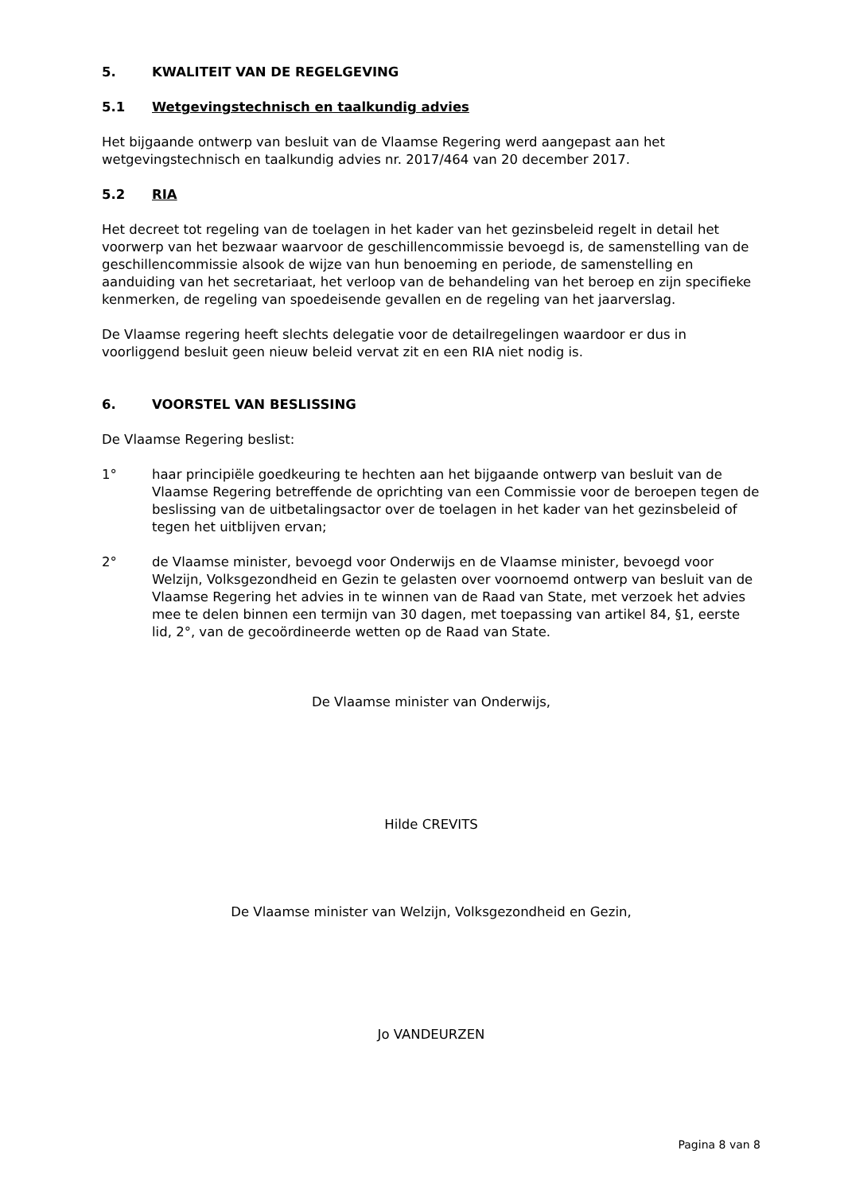5. KWALITEIT VAN DE REGELGEVING
5.1 Wetgevingstechnisch en taalkundig advies
Het bijgaande ontwerp van besluit van de Vlaamse Regering werd aangepast aan het wetgevingstechnisch en taalkundig advies nr. 2017/464 van 20 december 2017.
5.2 RIA
Het decreet tot regeling van de toelagen in het kader van het gezinsbeleid regelt in detail het voorwerp van het bezwaar waarvoor de geschillencommissie bevoegd is, de samenstelling van de geschillencommissie alsook de wijze van hun benoeming en periode, de samenstelling en aanduiding van het secretariaat, het verloop van de behandeling van het beroep en zijn specifieke kenmerken, de regeling van spoedeisende gevallen en de regeling van het jaarverslag.
De Vlaamse regering heeft slechts delegatie voor de detailregelingen waardoor er dus in voorliggend besluit geen nieuw beleid vervat zit en een RIA niet nodig is.
6. VOORSTEL VAN BESLISSING
De Vlaamse Regering beslist:
1° haar principiële goedkeuring te hechten aan het bijgaande ontwerp van besluit van de Vlaamse Regering betreffende de oprichting van een Commissie voor de beroepen tegen de beslissing van de uitbetalingsactor over de toelagen in het kader van het gezinsbeleid of tegen het uitblijven ervan;
2° de Vlaamse minister, bevoegd voor Onderwijs en de Vlaamse minister, bevoegd voor Welzijn, Volksgezondheid en Gezin te gelasten over voornoemd ontwerp van besluit van de Vlaamse Regering het advies in te winnen van de Raad van State, met verzoek het advies mee te delen binnen een termijn van 30 dagen, met toepassing van artikel 84, §1, eerste lid, 2°, van de gecoördineerde wetten op de Raad van State.
De Vlaamse minister van Onderwijs,
Hilde CREVITS
De Vlaamse minister van Welzijn, Volksgezondheid en Gezin,
Jo VANDEURZEN
Pagina 8 van 8